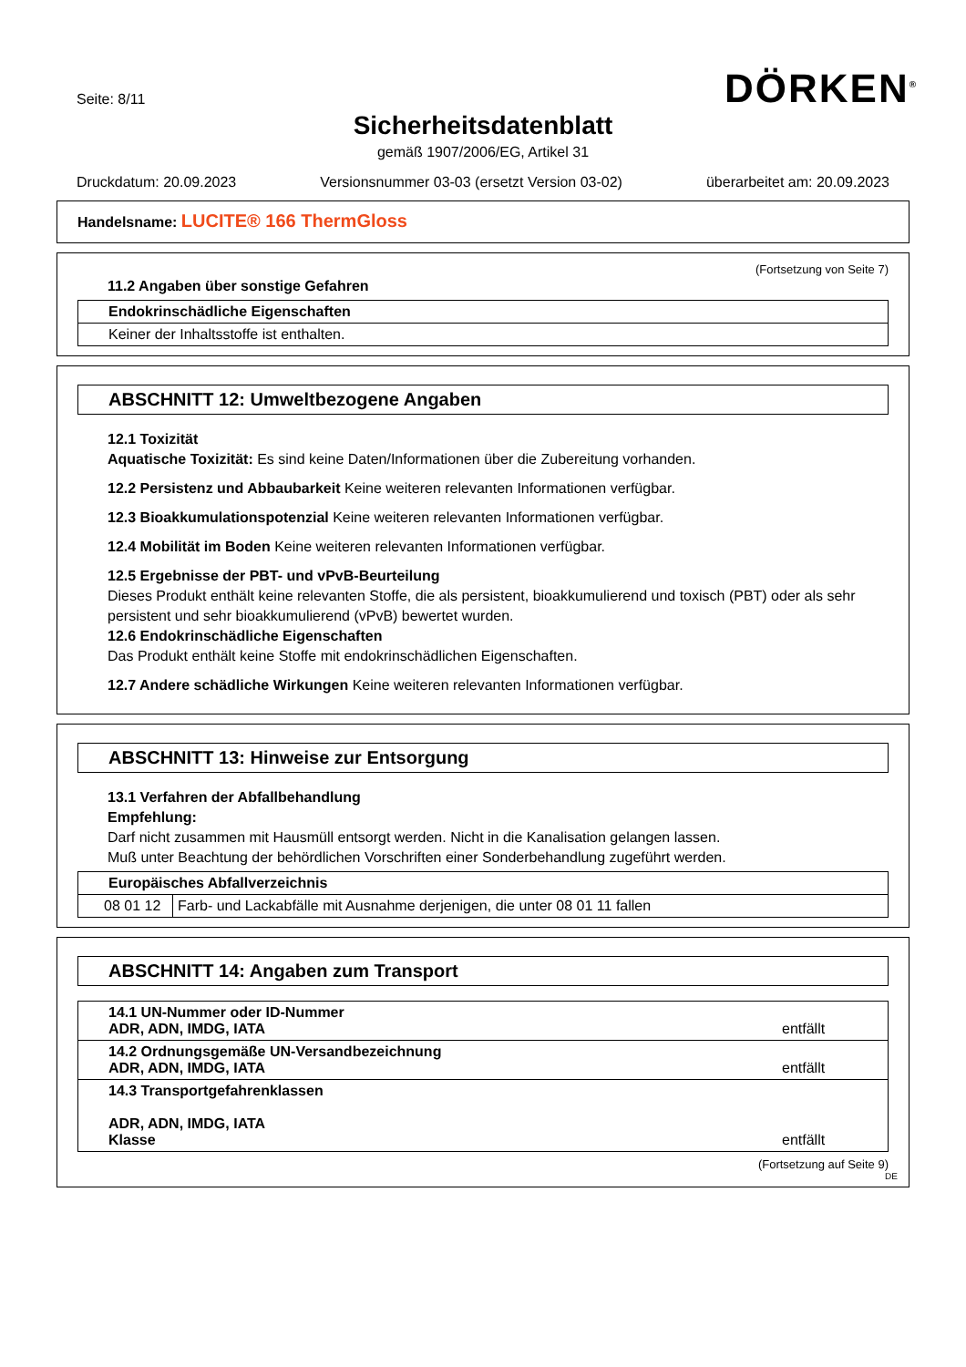Seite: 8/11 DÖRKEN<sup>®</sup>
Sicherheitsdatenblatt
gemäß 1907/2006/EG, Artikel 31
Druckdatum: 20.09.2023 Versionsnummer 03-03 (ersetzt Version 03-02) überarbeitet am: 20.09.2023
Handelsname: LUCITE® 166 ThermGloss
(Fortsetzung von Seite 7)
11.2 Angaben über sonstige Gefahren
| Endokrinschädliche Eigenschaften |
| Keiner der Inhaltsstoffe ist enthalten. |
ABSCHNITT 12: Umweltbezogene Angaben
12.1 Toxizität
Aquatische Toxizität: Es sind keine Daten/Informationen über die Zubereitung vorhanden.
12.2 Persistenz und Abbaubarkeit Keine weiteren relevanten Informationen verfügbar.
12.3 Bioakkumulationspotenzial Keine weiteren relevanten Informationen verfügbar.
12.4 Mobilität im Boden Keine weiteren relevanten Informationen verfügbar.
12.5 Ergebnisse der PBT- und vPvB-Beurteilung
Dieses Produkt enthält keine relevanten Stoffe, die als persistent, bioakkumulierend und toxisch (PBT) oder als sehr persistent und sehr bioakkumulierend (vPvB) bewertet wurden.
12.6 Endokrinschädliche Eigenschaften
Das Produkt enthält keine Stoffe mit endokrinschädlichen Eigenschaften.
12.7 Andere schädliche Wirkungen Keine weiteren relevanten Informationen verfügbar.
ABSCHNITT 13: Hinweise zur Entsorgung
13.1 Verfahren der Abfallbehandlung
Empfehlung:
Darf nicht zusammen mit Hausmüll entsorgt werden. Nicht in die Kanalisation gelangen lassen.
Muß unter Beachtung der behördlichen Vorschriften einer Sonderbehandlung zugeführt werden.
| Europäisches Abfallverzeichnis | |
| 08 01 12 | Farb- und Lackabfälle mit Ausnahme derjenigen, die unter 08 01 11 fallen |
ABSCHNITT 14: Angaben zum Transport
| 14.1 UN-Nummer oder ID-Nummer ADR, ADN, IMDG, IATA | entfällt |
| 14.2 Ordnungsgemäße UN-Versandbezeichnung ADR, ADN, IMDG, IATA | entfällt |
| 14.3 Transportgefahrenklassen ADR, ADN, IMDG, IATA Klasse | entfällt |
(Fortsetzung auf Seite 9)
DE